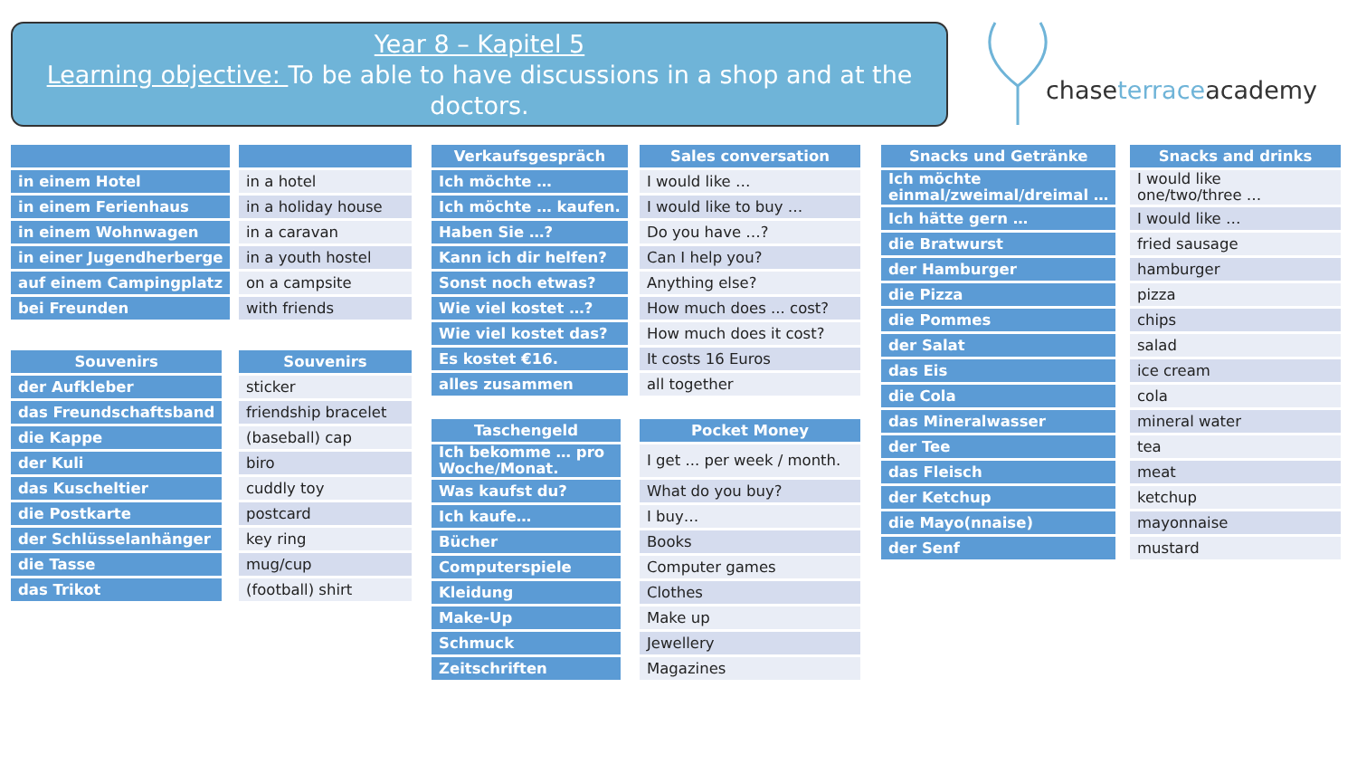Year 8 – Kapitel 5
Learning objective: To be able to have discussions in a shop and at the doctors.
chaseterraceacademy
| in einem Hotel |
| in einem Ferienhaus |
| in einem Wohnwagen |
| in einer Jugendherberge |
| auf einem Campingplatz |
| bei Freunden |
| in a hotel |
| in a holiday house |
| in a caravan |
| in a youth hostel |
| on a campsite |
| with friends |
| Souvenirs |
| --- |
| der Aufkleber |
| das Freundschaftsband |
| die Kappe |
| der Kuli |
| das Kuscheltier |
| die Postkarte |
| der Schlüsselanhänger |
| die Tasse |
| das Trikot |
| Souvenirs |
| --- |
| sticker |
| friendship bracelet |
| (baseball) cap |
| biro |
| cuddly toy |
| postcard |
| key ring |
| mug/cup |
| (football) shirt |
| Verkaufsgespräch |
| --- |
| Ich möchte … |
| Ich möchte … kaufen. |
| Haben Sie …? |
| Kann ich dir helfen? |
| Sonst noch etwas? |
| Wie viel kostet …? |
| Wie viel kostet das? |
| Es kostet €16. |
| alles zusammen |
| Sales conversation |
| --- |
| I would like … |
| I would like to buy … |
| Do you have …? |
| Can I help you? |
| Anything else? |
| How much does ... cost? |
| How much does it cost? |
| It costs 16 Euros |
| all together |
| Taschengeld |
| --- |
| Ich bekomme … pro Woche/Monat. |
| Was kaufst du? |
| Ich kaufe… |
| Bücher |
| Computerspiele |
| Kleidung |
| Make-Up |
| Schmuck |
| Zeitschriften |
| Pocket Money |
| --- |
| I get ... per week / month. |
| What do you buy? |
| I buy… |
| Books |
| Computer games |
| Clothes |
| Make up |
| Jewellery |
| Magazines |
| Snacks und Getränke |
| --- |
| Ich möchte einmal/zweimal/dreimal … |
| Ich hätte gern … |
| die Bratwurst |
| der Hamburger |
| die Pizza |
| die Pommes |
| der Salat |
| das Eis |
| die Cola |
| das Mineralwasser |
| der Tee |
| das Fleisch |
| der Ketchup |
| die Mayo(nnaise) |
| der Senf |
| Snacks and drinks |
| --- |
| I would like one/two/three … |
| I would like … |
| fried sausage |
| hamburger |
| pizza |
| chips |
| salad |
| ice cream |
| cola |
| mineral water |
| tea |
| meat |
| ketchup |
| mayonnaise |
| mustard |